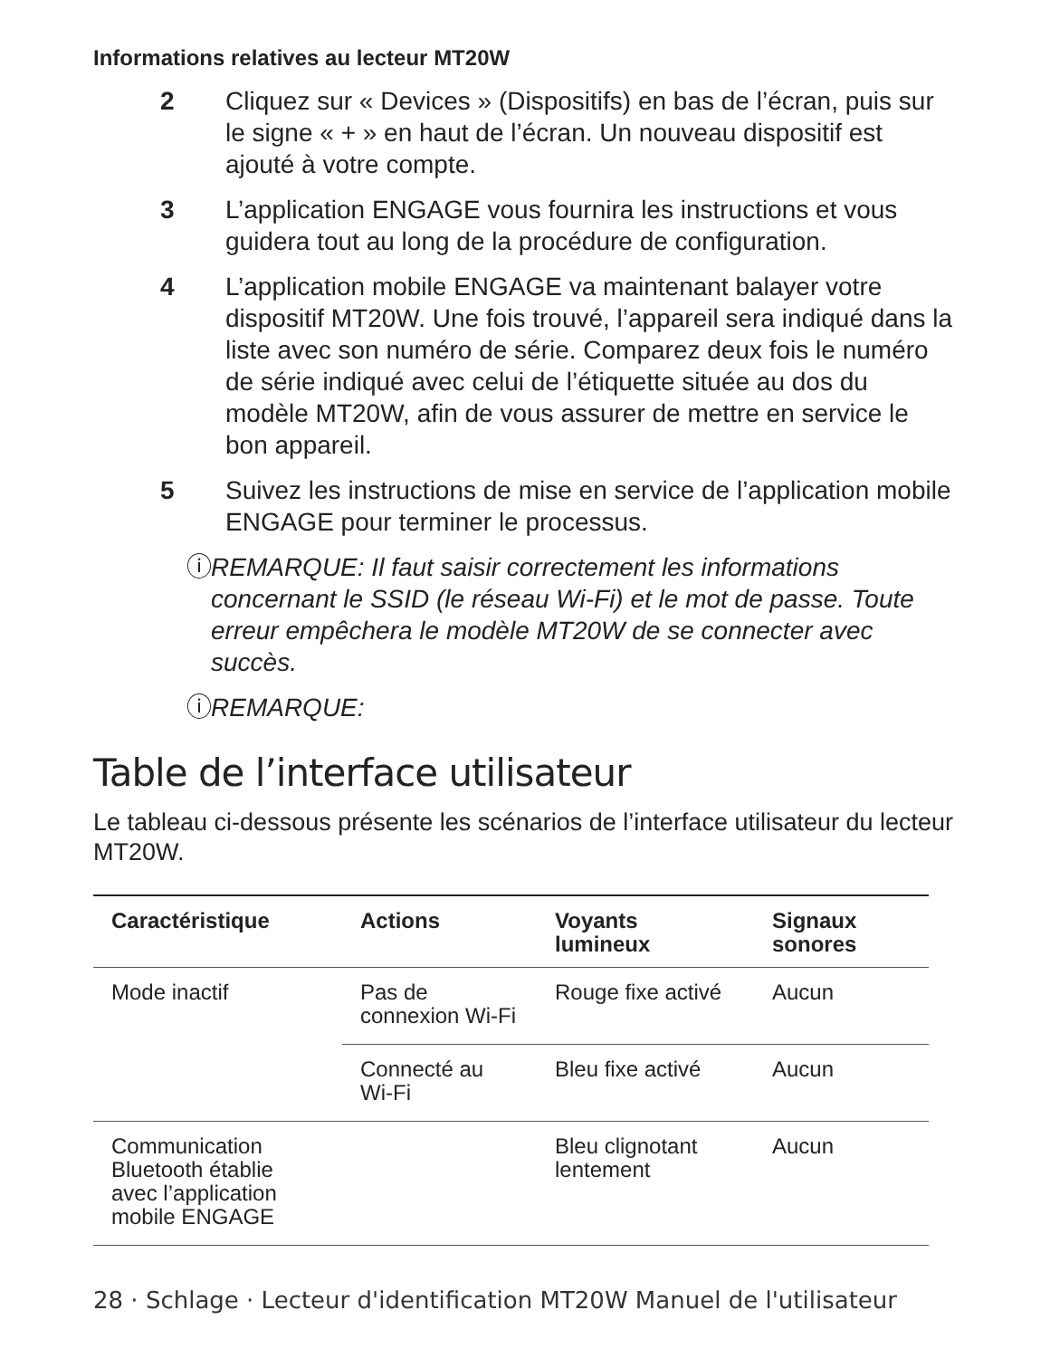Informations relatives au lecteur MT20W
2 Cliquez sur « Devices » (Dispositifs) en bas de l’écran, puis sur le signe « + » en haut de l’écran. Un nouveau dispositif est ajouté à votre compte.
3 L’application ENGAGE vous fournira les instructions et vous guidera tout au long de la procédure de configuration.
4 L’application mobile ENGAGE va maintenant balayer votre dispositif MT20W. Une fois trouvé, l’appareil sera indiqué dans la liste avec son numéro de série. Comparez deux fois le numéro de série indiqué avec celui de l’étiquette située au dos du modèle MT20W, afin de vous assurer de mettre en service le bon appareil.
5 Suivez les instructions de mise en service de l’application mobile ENGAGE pour terminer le processus.
ⓘ REMARQUE: Il faut saisir correctement les informations concernant le SSID (le réseau Wi-Fi) et le mot de passe. Toute erreur empêchera le modèle MT20W de se connecter avec succès.
ⓘ REMARQUE:
Table de l’interface utilisateur
Le tableau ci-dessous présente les scénarios de l’interface utilisateur du lecteur MT20W.
| Caractéristique | Actions | Voyants lumineux | Signaux sonores |
| --- | --- | --- | --- |
| Mode inactif | Pas de connexion Wi-Fi | Rouge fixe activé | Aucun |
| | Connecté au Wi-Fi | Bleu fixe activé | Aucun |
| Communication Bluetooth établie avec l’application mobile ENGAGE | | Bleu clignotant lentement | Aucun |
28 · Schlage · Lecteur d'identification MT20W Manuel de l'utilisateur